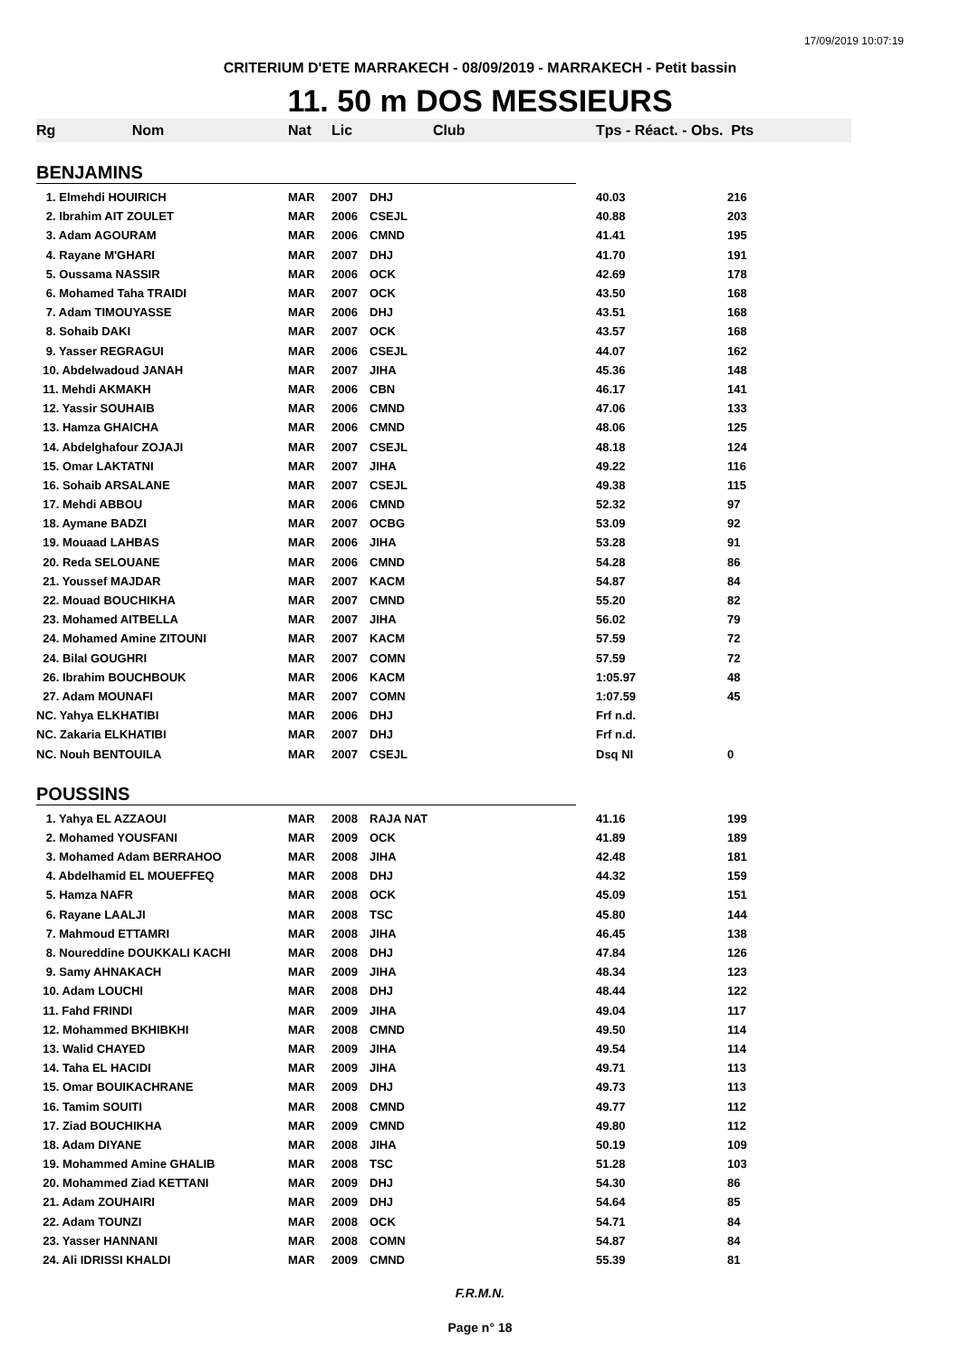17/09/2019 10:07:19
CRITERIUM D'ETE MARRAKECH - 08/09/2019 - MARRAKECH - Petit bassin
11. 50 m DOS MESSIEURS
| Rg Nom | Nat | Lic | Club | Tps - Réact. - Obs. Pts | |
| --- | --- | --- | --- | --- | --- |
| BENJAMINS | | | | | |
| 1. Elmehdi HOUIRICH | MAR | 2007 | DHJ | 40.03 | 216 |
| 2. Ibrahim AIT ZOULET | MAR | 2006 | CSEJL | 40.88 | 203 |
| 3. Adam AGOURAM | MAR | 2006 | CMND | 41.41 | 195 |
| 4. Rayane M'GHARI | MAR | 2007 | DHJ | 41.70 | 191 |
| 5. Oussama NASSIR | MAR | 2006 | OCK | 42.69 | 178 |
| 6. Mohamed Taha TRAIDI | MAR | 2007 | OCK | 43.50 | 168 |
| 7. Adam TIMOUYASSE | MAR | 2006 | DHJ | 43.51 | 168 |
| 8. Sohaib DAKI | MAR | 2007 | OCK | 43.57 | 168 |
| 9. Yasser REGRAGUI | MAR | 2006 | CSEJL | 44.07 | 162 |
| 10. Abdelwadoud JANAH | MAR | 2007 | JIHA | 45.36 | 148 |
| 11. Mehdi AKMAKH | MAR | 2006 | CBN | 46.17 | 141 |
| 12. Yassir SOUHAIB | MAR | 2006 | CMND | 47.06 | 133 |
| 13. Hamza GHAICHA | MAR | 2006 | CMND | 48.06 | 125 |
| 14. Abdelghafour ZOJAJI | MAR | 2007 | CSEJL | 48.18 | 124 |
| 15. Omar LAKTATNI | MAR | 2007 | JIHA | 49.22 | 116 |
| 16. Sohaib ARSALANE | MAR | 2007 | CSEJL | 49.38 | 115 |
| 17. Mehdi ABBOU | MAR | 2006 | CMND | 52.32 | 97 |
| 18. Aymane BADZI | MAR | 2007 | OCBG | 53.09 | 92 |
| 19. Mouaad LAHBAS | MAR | 2006 | JIHA | 53.28 | 91 |
| 20. Reda SELOUANE | MAR | 2006 | CMND | 54.28 | 86 |
| 21. Youssef MAJDAR | MAR | 2007 | KACM | 54.87 | 84 |
| 22. Mouad BOUCHIKHA | MAR | 2007 | CMND | 55.20 | 82 |
| 23. Mohamed AITBELLA | MAR | 2007 | JIHA | 56.02 | 79 |
| 24. Mohamed Amine ZITOUNI | MAR | 2007 | KACM | 57.59 | 72 |
| 24. Bilal GOUGHRI | MAR | 2007 | COMN | 57.59 | 72 |
| 26. Ibrahim BOUCHBOUK | MAR | 2006 | KACM | 1:05.97 | 48 |
| 27. Adam MOUNAFI | MAR | 2007 | COMN | 1:07.59 | 45 |
| NC. Yahya ELKHATIBI | MAR | 2006 | DHJ | Frf n.d. | |
| NC. Zakaria ELKHATIBI | MAR | 2007 | DHJ | Frf n.d. | |
| NC. Nouh BENTOUILA | MAR | 2007 | CSEJL | Dsq NI | 0 |
| POUSSINS | | | | | |
| 1. Yahya EL AZZAOUI | MAR | 2008 | RAJA NAT | 41.16 | 199 |
| 2. Mohamed YOUSFANI | MAR | 2009 | OCK | 41.89 | 189 |
| 3. Mohamed Adam BERRAHOO | MAR | 2008 | JIHA | 42.48 | 181 |
| 4. Abdelhamid EL MOUEFFEQ | MAR | 2008 | DHJ | 44.32 | 159 |
| 5. Hamza NAFR | MAR | 2008 | OCK | 45.09 | 151 |
| 6. Rayane LAALJI | MAR | 2008 | TSC | 45.80 | 144 |
| 7. Mahmoud ETTAMRI | MAR | 2008 | JIHA | 46.45 | 138 |
| 8. Noureddine DOUKKALI KACHI | MAR | 2008 | DHJ | 47.84 | 126 |
| 9. Samy AHNAKACH | MAR | 2009 | JIHA | 48.34 | 123 |
| 10. Adam LOUCHI | MAR | 2008 | DHJ | 48.44 | 122 |
| 11. Fahd FRINDI | MAR | 2009 | JIHA | 49.04 | 117 |
| 12. Mohammed BKHIBKHI | MAR | 2008 | CMND | 49.50 | 114 |
| 13. Walid CHAYED | MAR | 2009 | JIHA | 49.54 | 114 |
| 14. Taha EL HACIDI | MAR | 2009 | JIHA | 49.71 | 113 |
| 15. Omar BOUIKACHRANE | MAR | 2009 | DHJ | 49.73 | 113 |
| 16. Tamim SOUITI | MAR | 2008 | CMND | 49.77 | 112 |
| 17. Ziad BOUCHIKHA | MAR | 2009 | CMND | 49.80 | 112 |
| 18. Adam DIYANE | MAR | 2008 | JIHA | 50.19 | 109 |
| 19. Mohammed Amine GHALIB | MAR | 2008 | TSC | 51.28 | 103 |
| 20. Mohammed Ziad KETTANI | MAR | 2009 | DHJ | 54.30 | 86 |
| 21. Adam ZOUHAIRI | MAR | 2009 | DHJ | 54.64 | 85 |
| 22. Adam TOUNZI | MAR | 2008 | OCK | 54.71 | 84 |
| 23. Yasser HANNANI | MAR | 2008 | COMN | 54.87 | 84 |
| 24. Ali IDRISSI KHALDI | MAR | 2009 | CMND | 55.39 | 81 |
F.R.M.N.
Page n° 18